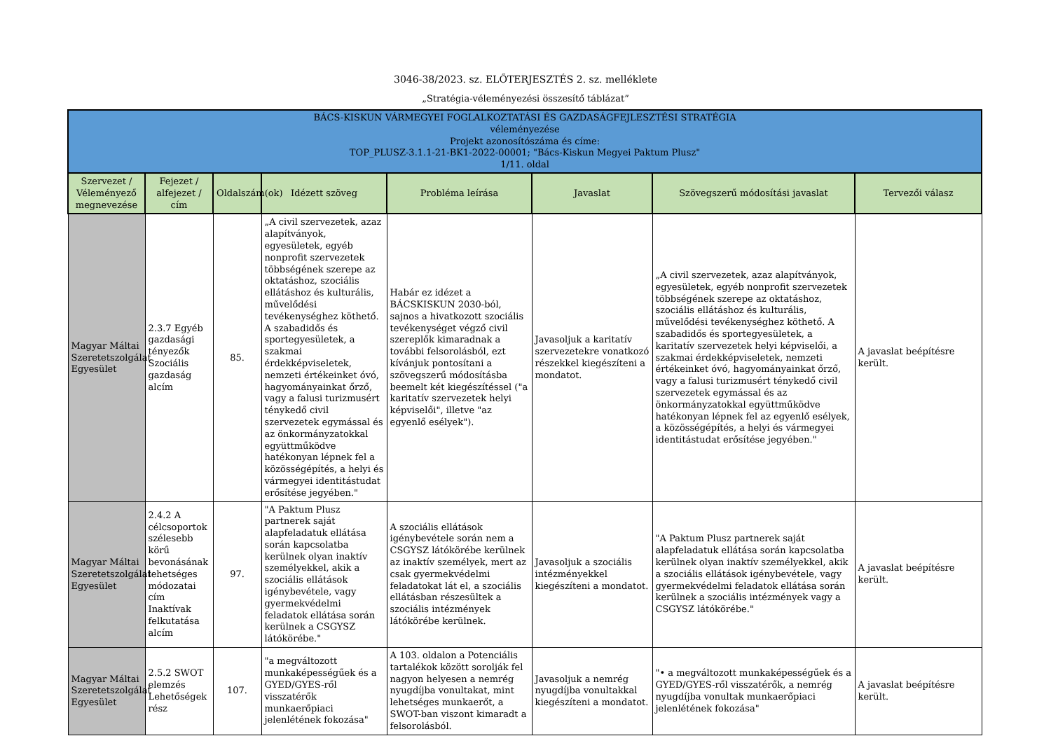3046-38/2023. sz. ELŐTERJESZTÉS 2. sz. melléklete
„Stratégia-véleményezési összesítő táblázat”
| BÁCS-KISKUN VÁRMEGYEI FOGLALKOZTATÁSI ÉS GAZDASÁGFEJLESZTÉSI STRATÉGIA véleményezése Projekt azonosítószáma és címe: TOP_PLUSZ-3.1.1-21-BK1-2022-00001; "Bács-Kiskun Megyei Paktum Plusz" 1/11. oldal | | | | | | | |
| Szervezet / Véleményező megnevezése | Fejezet / alfejezet / cím | Oldalszám(ok) | Idézett szöveg | Probléma leírása | Javaslat | Szövegszerű módosítási javaslat | Tervezői válasz |
| Magyar Máltai Szeretetszolgálat Egyesület | 2.3.7 Egyéb gazdasági tényezők Szociális gazdaság alcím | 85. | „A civil szervezetek, azaz alapítványok, egyesületek, egyéb nonprofit szervezetek többségének szerepe az oktatáshoz, szociális ellátáshoz és kulturális, művelődési tevékenységhez köthető. A szabadidős és sportegyesületek, a szakmai érdekképviseletek, nemzeti értékeinket óvó, hagyományainkat őrző, vagy a falusi turizmusért ténykedő civil szervezetek egymással és az önkormányzatokkal együttműködve hatékonyan lépnek fel a közösségépítés, a helyi és vármegyei identitástudat erősítése jegyében." | Habár ez idézet a BÁCSKISKUN 2030-ból, sajnos a hivatkozott szociális tevékenységet végző civil szereplők kimaradnak a további felsorolásból, ezt kívánjuk pontosítani a szövegszerű módosításba beemelt két kiegészítéssel ("a karitatív szervezetek helyi képviselői", illetve "az egyenlő esélyek"). | Javasoljuk a karitatív szervezetekre vonatkozó részekkel kiegészíteni a mondatot. | „A civil szervezetek, azaz alapítványok, egyesületek, egyéb nonprofit szervezetek többségének szerepe az oktatáshoz, szociális ellátáshoz és kulturális, művelődési tevékenységhez köthető. A szabadidős és sportegyesületek, a karitatív szervezetek helyi képviselői, a szakmai érdekképviseletek, nemzeti értékeinket óvó, hagyományainkat őrző, vagy a falusi turizmusért ténykedő civil szervezetek egymással és az önkormányzatokkal együttműködve hatékonyan lépnek fel az egyenlő esélyek, a közösségépítés, a helyi és vármegyei identitástudat erősítése jegyében." | A javaslat beépítésre került. |
| Magyar Máltai Szeretetszolgálat Egyesület | 2.4.2 A célcsoportok szélesebb körű bevonásának lehetséges módozatai cím Inaktívak felkutatása alcím | 97. | "A Paktum Plusz partnerek saját alapfeladatuk ellátása során kapcsolatba kerülnek olyan inaktív személyekkel, akik a szociális ellátások igénybevétele, vagy gyermekvédelmi feladatok ellátása során kerülnek a CSGYSZ látókörébe." | A szociális ellátások igénybevétele során nem a CSGYSZ látókörébe kerülnek az inaktív személyek, mert az csak gyermekvédelmi feladatokat lát el, a szociális ellátásban részesültek a szociális intézmények látókörébe kerülnek. | Javasoljuk a szociális intézményekkel kiegészíteni a mondatot. | "A Paktum Plusz partnerek saját alapfeladatuk ellátása során kapcsolatba kerülnek olyan inaktív személyekkel, akik a szociális ellátások igénybevétele, vagy gyermekvédelmi feladatok ellátása során kerülnek a szociális intézmények vagy a CSGYSZ látókörébe." | A javaslat beépítésre került. |
| Magyar Máltai Szeretetszolgálat Egyesület | 2.5.2 SWOT elemzés Lehetőségek rész | 107. | "a megváltozott munkaképességűek és a GYED/GYES-ről visszatérők munkaerőpiaci jelenlétének fokozása" | A 103. oldalon a Potenciális tartalékok között sorolják fel nagyon helyesen a nemrég nyugdíjba vonultakat, mint lehetséges munkaerőt, a SWOT-ban viszont kimaradt a felsorolásból. | Javasoljuk a nemrég nyugdíjba vonultakkal kiegészíteni a mondatot. | "• a megváltozott munkaképességűek és a GYED/GYES-ről visszatérők, a nemrég nyugdíjba vonultak munkaerőpiaci jelenlétének fokozása" | A javaslat beépítésre került. |